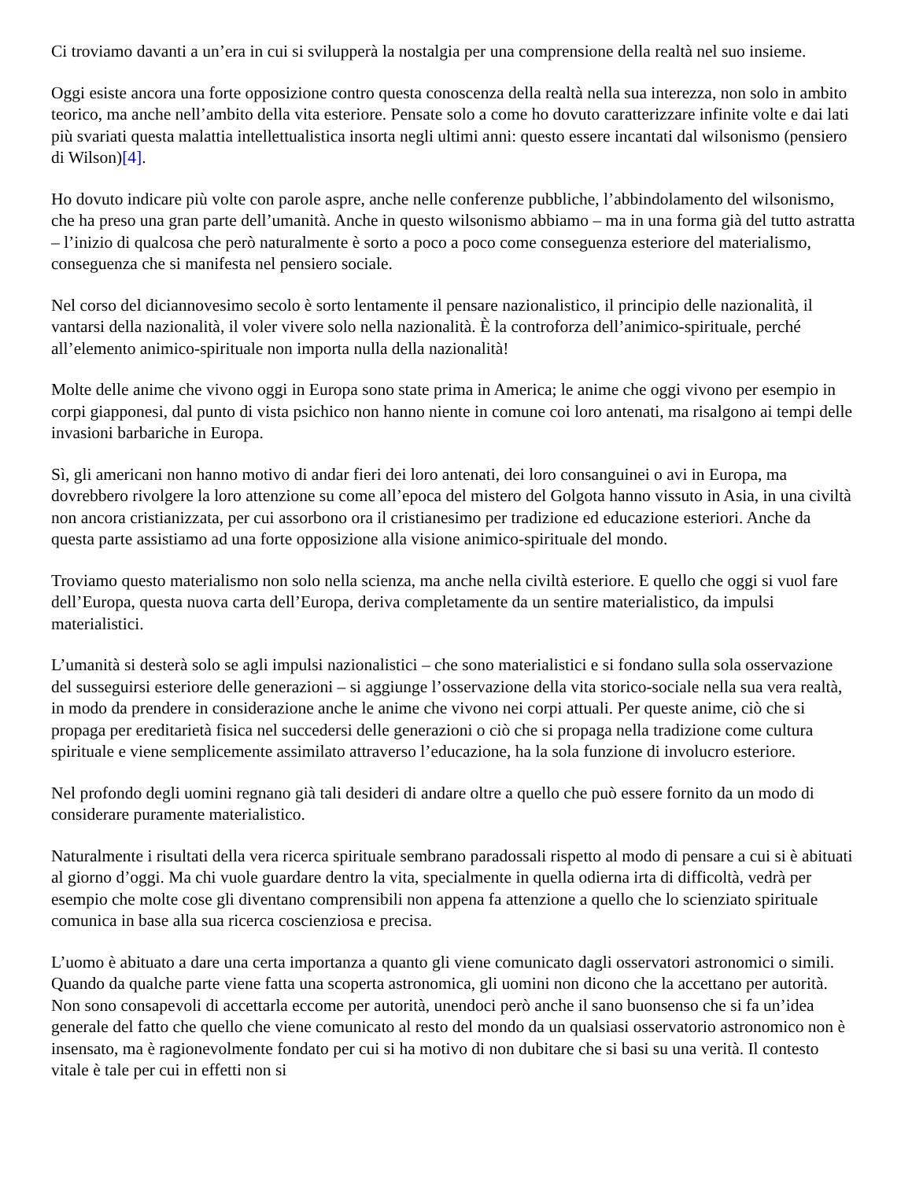Ci troviamo davanti a un’era in cui si svilupperà la nostalgia per una comprensione della realtà nel suo insieme.
Oggi esiste ancora una forte opposizione contro questa conoscenza della realtà nella sua interezza, non solo in ambito teorico, ma anche nell’ambito della vita esteriore. Pensate solo a come ho dovuto caratterizzare infinite volte e dai lati più svariati questa malattia intellettualistica insorta negli ultimi anni: questo essere incantati dal wilsonismo (pensiero di Wilson)[4].
Ho dovuto indicare più volte con parole aspre, anche nelle conferenze pubbliche, l’abbindolamento del wilsonismo, che ha preso una gran parte dell’umanità. Anche in questo wilsonismo abbiamo – ma in una forma già del tutto astratta – l’inizio di qualcosa che però naturalmente è sorto a poco a poco come conseguenza esteriore del materialismo, conseguenza che si manifesta nel pensiero sociale.
Nel corso del diciannovesimo secolo è sorto lentamente il pensare nazionalistico, il principio delle nazionalità, il vantarsi della nazionalità, il voler vivere solo nella nazionalità. È la controforza dell’animico-spirituale, perché all’elemento animico-spirituale non importa nulla della nazionalità!
Molte delle anime che vivono oggi in Europa sono state prima in America; le anime che oggi vivono per esempio in corpi giapponesi, dal punto di vista psichico non hanno niente in comune coi loro antenati, ma risalgono ai tempi delle invasioni barbariche in Europa.
Sì, gli americani non hanno motivo di andar fieri dei loro antenati, dei loro consanguinei o avi in Europa, ma dovrebbero rivolgere la loro attenzione su come all’epoca del mistero del Golgota hanno vissuto in Asia, in una civiltà non ancora cristianizzata, per cui assorbono ora il cristianesimo per tradizione ed educazione esteriori. Anche da questa parte assistiamo ad una forte opposizione alla visione animico-spirituale del mondo.
Troviamo questo materialismo non solo nella scienza, ma anche nella civiltà esteriore. E quello che oggi si vuol fare dell’Europa, questa nuova carta dell’Europa, deriva completamente da un sentire materialistico, da impulsi materialistici.
L’umanità si desterà solo se agli impulsi nazionalistici – che sono materialistici e si fondano sulla sola osservazione del susseguirsi esteriore delle generazioni – si aggiunge l’osservazione della vita storico-sociale nella sua vera realtà, in modo da prendere in considerazione anche le anime che vivono nei corpi attuali. Per queste anime, ciò che si propaga per ereditarietà fisica nel succedersi delle generazioni o ciò che si propaga nella tradizione come cultura spirituale e viene semplicemente assimilato attraverso l’educazione, ha la sola funzione di involucro esteriore.
Nel profondo degli uomini regnano già tali desideri di andare oltre a quello che può essere fornito da un modo di considerare puramente materialistico.
Naturalmente i risultati della vera ricerca spirituale sembrano paradossali rispetto al modo di pensare a cui si è abituati al giorno d’oggi. Ma chi vuole guardare dentro la vita, specialmente in quella odierna irta di difficoltà, vedrà per esempio che molte cose gli diventano comprensibili non appena fa attenzione a quello che lo scienziato spirituale comunica in base alla sua ricerca coscienziosa e precisa.
L’uomo è abituato a dare una certa importanza a quanto gli viene comunicato dagli osservatori astronomici o simili. Quando da qualche parte viene fatta una scoperta astronomica, gli uomini non dicono che la accettano per autorità. Non sono consapevoli di accettarla eccome per autorità, unendoci però anche il sano buonsenso che si fa un’idea generale del fatto che quello che viene comunicato al resto del mondo da un qualsiasi osservatorio astronomico non è insensato, ma è ragionevolmente fondato per cui si ha motivo di non dubitare che si basi su una verità. Il contesto vitale è tale per cui in effetti non si